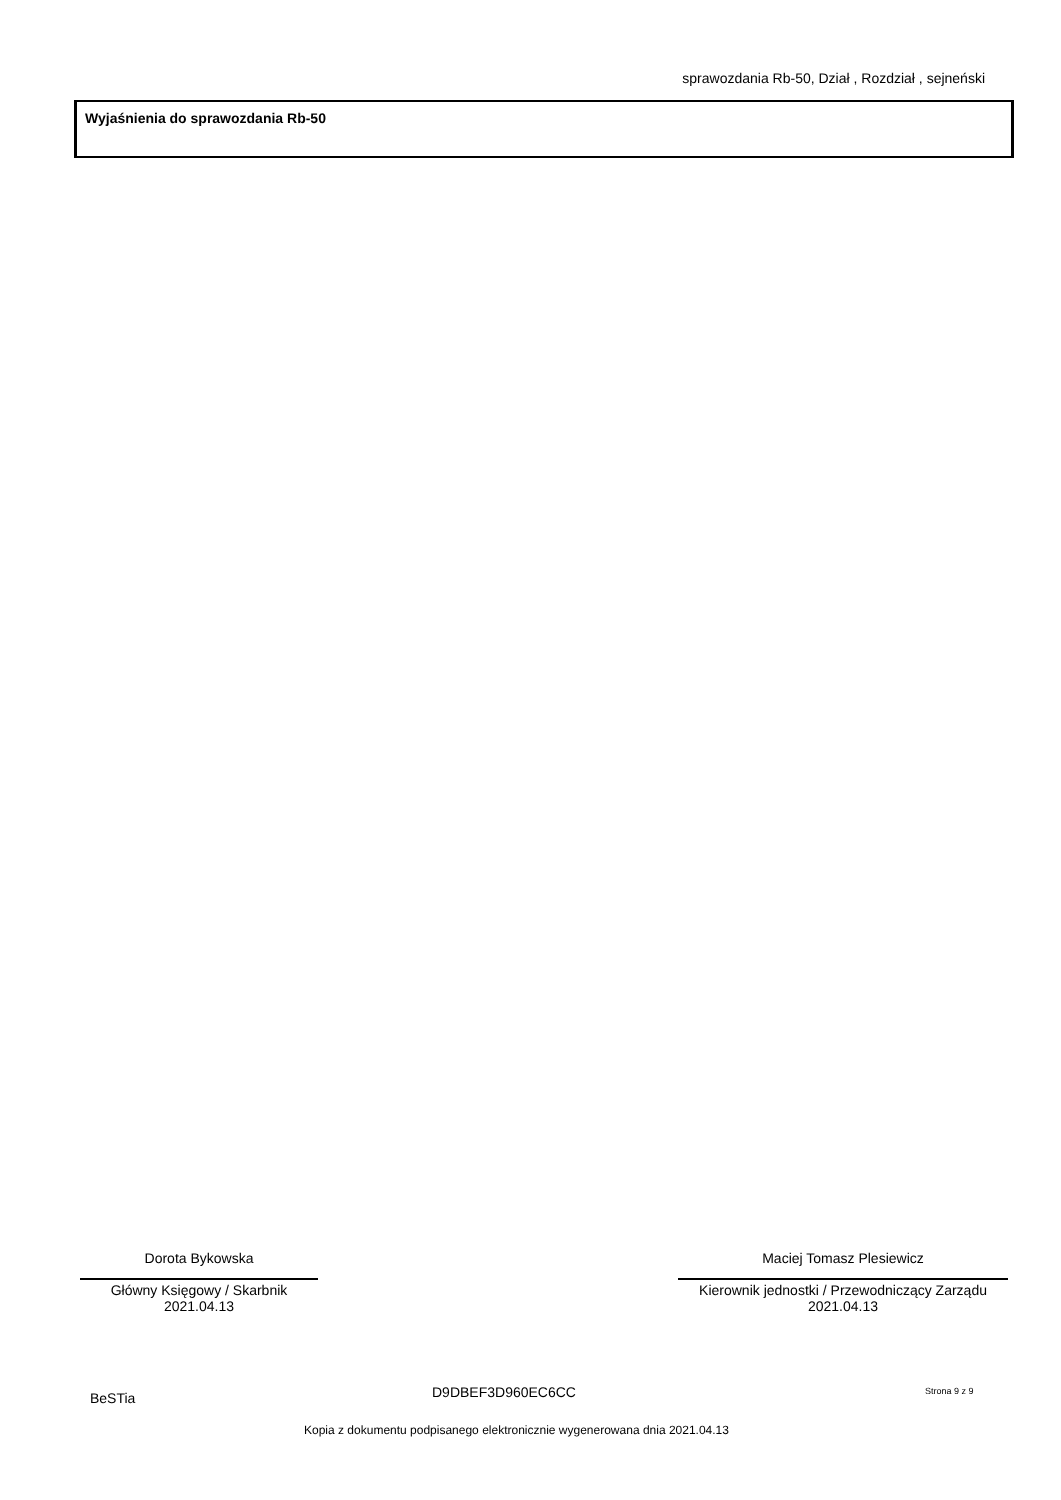sprawozdania Rb-50, Dział , Rozdział , sejneński
Wyjaśnienia do sprawozdania Rb-50
Dorota Bykowska
Główny Księgowy / Skarbnik
2021.04.13
Maciej Tomasz Plesiewicz
Kierownik jednostki / Przewodniczący Zarządu
2021.04.13
BeSTia D9DBEF3D960EC6CC Strona 9 z 9
Kopia z dokumentu podpisanego elektronicznie wygenerowana dnia 2021.04.13